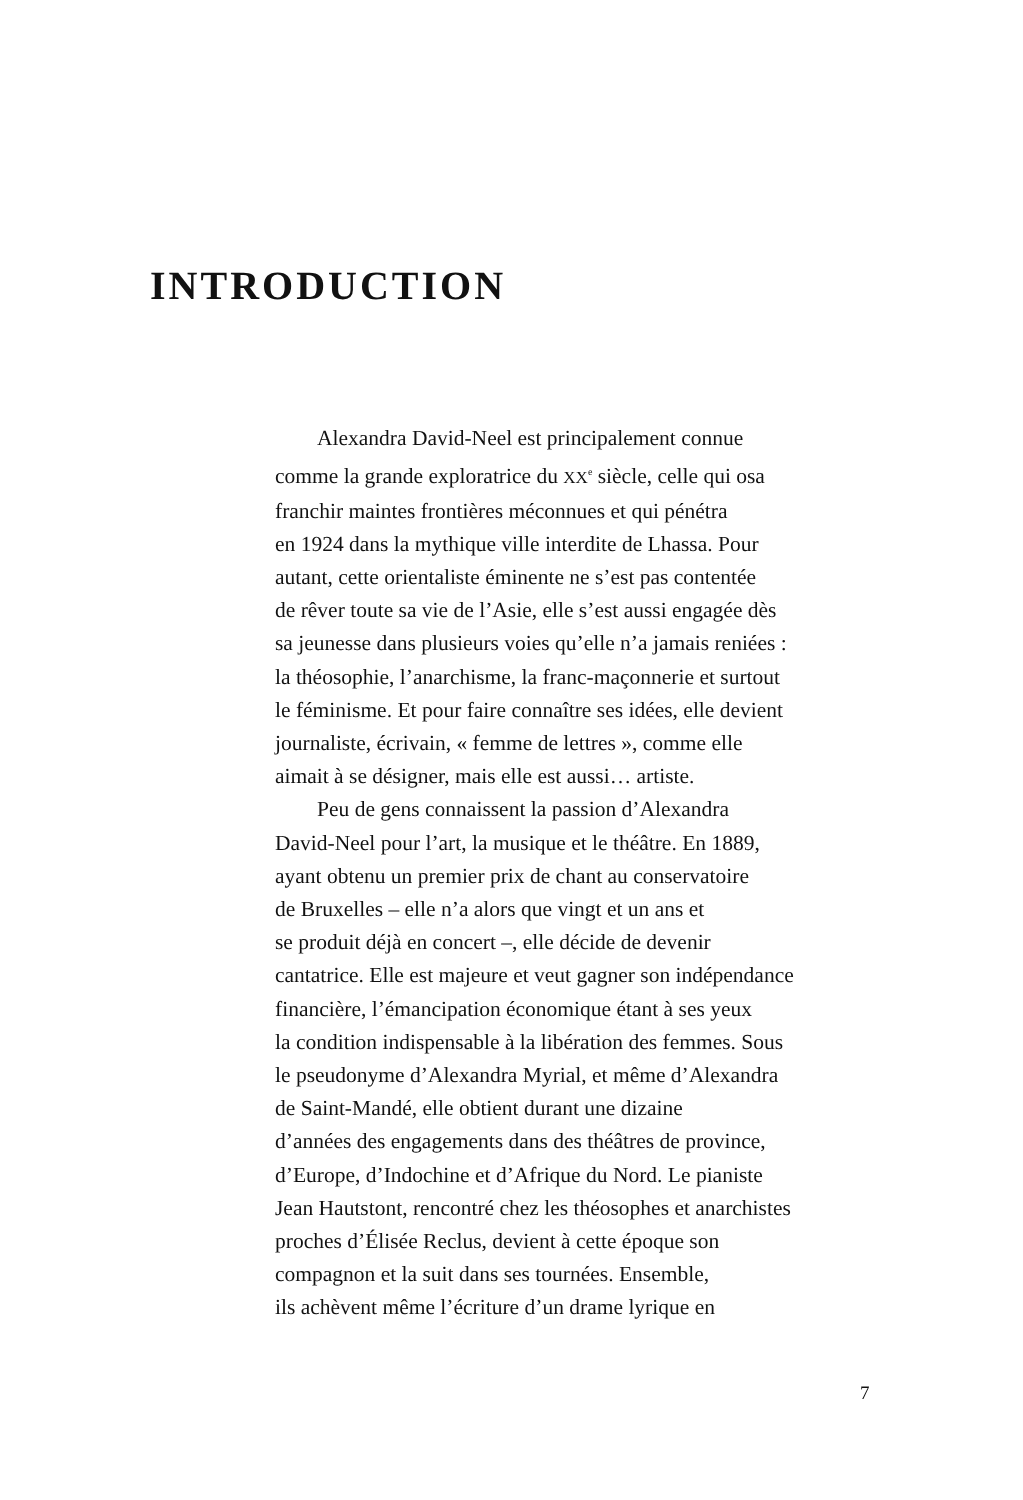INTRODUCTION
Alexandra David-Neel est principalement connue
comme la grande exploratrice du XX<sup>e</sup> siècle, celle qui osa
franchir maintes frontières méconnues et qui pénétra
en 1924 dans la mythique ville interdite de Lhassa. Pour
autant, cette orientaliste éminente ne s’est pas contentée
de rêver toute sa vie de l’Asie, elle s’est aussi engagée dès
sa jeunesse dans plusieurs voies qu’elle n’a jamais reniées :
la théosophie, l’anarchisme, la franc-maçonnerie et surtout
le féminisme. Et pour faire connaître ses idées, elle devient
journaliste, écrivain, « femme de lettres », comme elle
aimait à se désigner, mais elle est aussi… artiste.
Peu de gens connaissent la passion d’Alexandra
David-Neel pour l’art, la musique et le théâtre. En 1889,
ayant obtenu un premier prix de chant au conservatoire
de Bruxelles – elle n’a alors que vingt et un ans et
se produit déjà en concert –, elle décide de devenir
cantatrice. Elle est majeure et veut gagner son indépendance
financière, l’émancipation économique étant à ses yeux
la condition indispensable à la libération des femmes. Sous
le pseudonyme d’Alexandra Myrial, et même d’Alexandra
de Saint-Mandé, elle obtient durant une dizaine
d’années des engagements dans des théâtres de province,
d’Europe, d’Indochine et d’Afrique du Nord. Le pianiste
Jean Hautstont, rencontré chez les théosophes et anarchistes
proches d’Élisée Reclus, devient à cette époque son
compagnon et la suit dans ses tournées. Ensemble,
ils achèvent même l’écriture d’un drame lyrique en
7